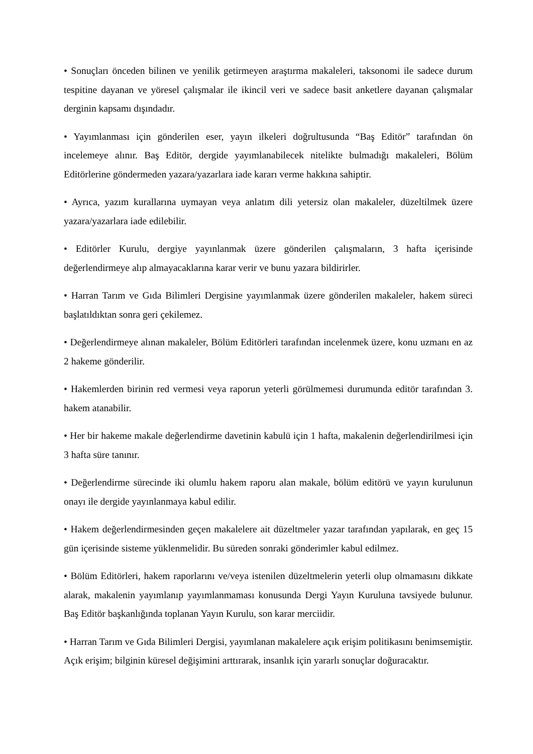• Sonuçları önceden bilinen ve yenilik getirmeyen araştırma makaleleri, taksonomi ile sadece durum tespitine dayanan ve yöresel çalışmalar ile ikincil veri ve sadece basit anketlere dayanan çalışmalar derginin kapsamı dışındadır.
• Yayımlanması için gönderilen eser, yayın ilkeleri doğrultusunda “Baş Editör” tarafından ön incelemeye alınır. Baş Editör, dergide yayımlanabilecek nitelikte bulmadığı makaleleri, Bölüm Editörlerine göndermeden yazara/yazarlara iade kararı verme hakkına sahiptir.
• Ayrıca, yazım kurallarına uymayan veya anlatım dili yetersiz olan makaleler, düzeltilmek üzere yazara/yazarlara iade edilebilir.
• Editörler Kurulu, dergiye yayınlanmak üzere gönderilen çalışmaların, 3 hafta içerisinde değerlendirmeye alıp almayacaklarına karar verir ve bunu yazara bildirirler.
• Harran Tarım ve Gıda Bilimleri Dergisine yayımlanmak üzere gönderilen makaleler, hakem süreci başlatıldıktan sonra geri çekilemez.
• Değerlendirmeye alınan makaleler, Bölüm Editörleri tarafından incelenmek üzere, konu uzmanı en az 2 hakeme gönderilir.
• Hakemlerden birinin red vermesi veya raporun yeterli görülmemesi durumunda editör tarafından 3. hakem atanabilir.
• Her bir hakeme makale değerlendirme davetinin kabulü için 1 hafta, makalenin değerlendirilmesi için 3 hafta süre tanınır.
• Değerlendirme sürecinde iki olumlu hakem raporu alan makale, bölüm editörü ve yayın kurulunun onayı ile dergide yayınlanmaya kabul edilir.
• Hakem değerlendirmesinden geçen makalelere ait düzeltmeler yazar tarafından yapılarak, en geç 15 gün içerisinde sisteme yüklenmelidir. Bu süreden sonraki gönderimler kabul edilmez.
• Bölüm Editörleri, hakem raporlarını ve/veya istenilen düzeltmelerin yeterli olup olmamasını dikkate alarak, makalenin yayımlanıp yayımlanmaması konusunda Dergi Yayın Kuruluna tavsiyede bulunur. Baş Editör başkanlığında toplanan Yayın Kurulu, son karar merciidir.
• Harran Tarım ve Gıda Bilimleri Dergisi, yayımlanan makalelere açık erişim politikasını benimsemiştir. Açık erişim; bilginin küresel değişimini arttırarak, insanlık için yararlı sonuçlar doğuracaktır.